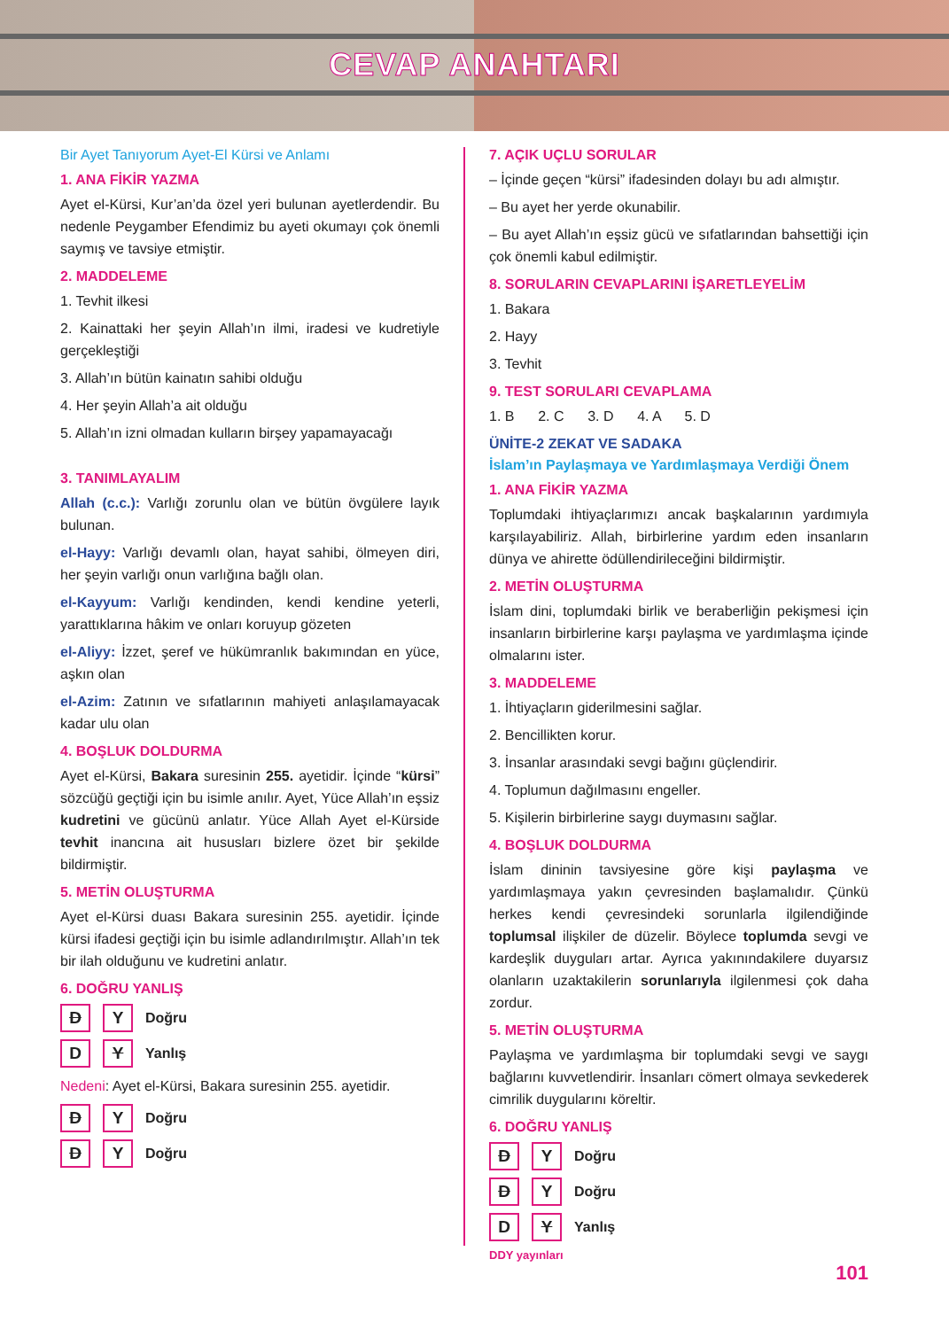CEVAP ANAHTARI
Bir Ayet Tanıyorum Ayet-El Kürsi ve Anlamı
1. ANA FİKİR YAZMA
Ayet el-Kürsi, Kur’an’da özel yeri bulunan ayetlerdendir. Bu nedenle Peygamber Efendimiz bu ayeti okumayı çok önemli saymış ve tavsiye etmiştir.
2. MADDELEME
1. Tevhit ilkesi
2. Kainattaki her şeyin Allah’ın ilmi, iradesi ve kudretiyle gerçekleştiği
3. Allah’ın bütün kainatın sahibi olduğu
4. Her şeyin Allah’a ait olduğu
5. Allah’ın izni olmadan kulların birşey yapamayacağı
3. TANIMLAYALIM
Allah (c.c.): Varlığı zorunlu olan ve bütün övgülere layık bulunan.
el-Hayy: Varlığı devamlı olan, hayat sahibi, ölmeyen diri, her şeyin varlığı onun varlığına bağlı olan.
el-Kayyum: Varlığı kendinden, kendi kendine yeterli, yarattıklarına hâkim ve onları koruyup gözeten
el-Aliyy: İzzet, şeref ve hükümranlık bakımından en yüce, aşkın olan
el-Azim: Zatının ve sıfatlarının mahiyeti anlaşılamayacak kadar ulu olan
4. BOŞLUK DOLDURMA
Ayet el-Kürsi, Bakara suresinin 255. ayetidir. İçinde “kürsi” sözcüğü geçtiği için bu isimle anılır. Ayet, Yüce Allah’ın eşsiz kudretini ve gücünü anlatır. Yüce Allah Ayet el-Kürside tevhit inancına ait hususları bizlere özet bir şekilde bildirmiştir.
5. METİN OLUŞTURMA
Ayet el-Kürsi duası Bakara suresinin 255. ayetidir. İçinde kürsi ifadesi geçtiği için bu isimle adlandırılmıştır. Allah’ın tek bir ilah olduğunu ve kudretini anlatır.
6. DOĞRU YANLIŞ
D Y Doğru
D Y Yanlış
Nedeni: Ayet el-Kürsi, Bakara suresinin 255. ayetidir.
D Y Doğru
D Y Doğru
7. AÇIK UÇLU SORULAR
– İçinde geçen “kürsi” ifadesinden dolayı bu adı almıştır.
– Bu ayet her yerde okunabilir.
– Bu ayet Allah’ın eşsiz gücü ve sıfatlarından bahsettiği için çok önemli kabul edilmiştir.
8. SORULARIN CEVAPLARINI İŞARETLEYELİM
1. Bakara
2. Hayy
3. Tevhit
9. TEST SORULARI CEVAPLAMA
1. B 2. C 3. D 4. A 5. D
ÜNİTE-2 ZEKAT VE SADAKA
İslam’ın Paylaşmaya ve Yardımlaşmaya Verdiği Önem
1. ANA FİKİR YAZMA
Toplumdaki ihtiyaçlarımızı ancak başkalarının yardımıyla karşılayabiliriz. Allah, birbirlerine yardım eden insanların dünya ve ahirette ödüllendirileceğini bildirmiştir.
2. METİN OLUŞTURMA
İslam dini, toplumdaki birlik ve beraberliğin pekişmesi için insanların birbirlerine karşı paylaşma ve yardımlaşma içinde olmalarını ister.
3. MADDELEME
1. İhtiyaçların giderilmesini sağlar.
2. Bencillikten korur.
3. İnsanlar arasındaki sevgi bağını güçlendirir.
4. Toplumun dağılmasını engeller.
5. Kişilerin birbirlerine saygı duymasını sağlar.
4. BOŞLUK DOLDURMA
İslam dininin tavsiyesine göre kişi paylaşma ve yardımlaşmaya yakın çevresinden başlamalıdır. Çünkü herkes kendi çevresindeki sorunlarla ilgilendiğinde toplumsal ilişkiler de düzelir. Böylece toplumda sevgi ve kardeşlik duyguları artar. Ayrıca yakınındakilere duyarsız olanların uzaktakilerin sorunlarıyla ilgilenmesi çok daha zordur.
5. METİN OLUŞTURMA
Paylaşma ve yardımlaşma bir toplumdaki sevgi ve saygı bağlarını kuvvetlendirir. İnsanları cömert olmaya sevkederek cimrilik duygularını köreltir.
6. DOĞRU YANLIŞ
D Y Doğru
D Y Doğru
D Y Yanlış
DDY yayınları
101